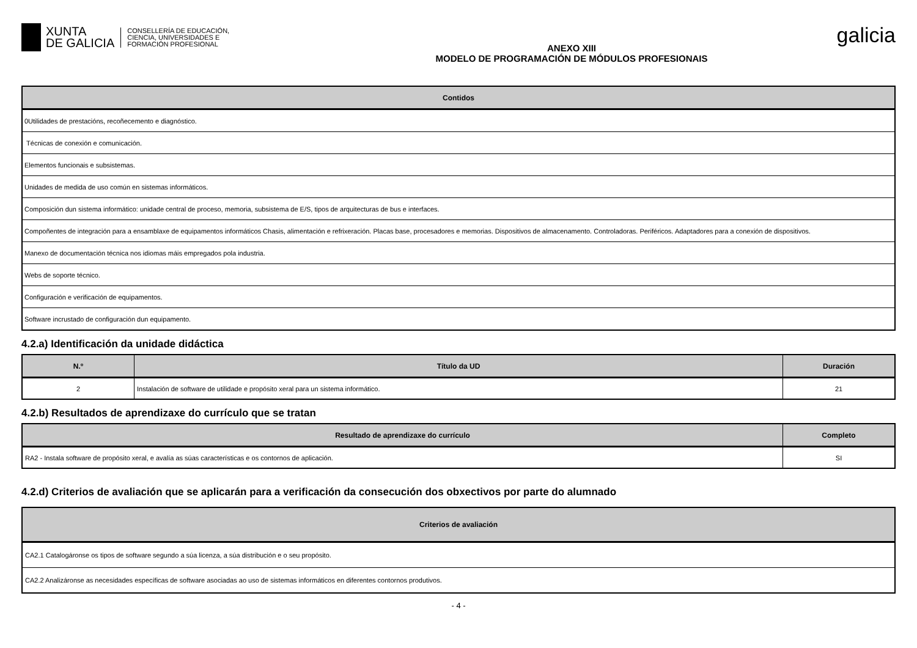XUNTA
DE GALICIA
CONSELLERÍA DE EDUCACIÓN,
CIENCIA, UNIVERSIDADES E
FORMACIÓN PROFESIONAL
ANEXO XIII
MODELO DE PROGRAMACIÓN DE MÓDULOS PROFESIONAIS
galicia
| Contidos |
| --- |
| 0Utilidades de prestacións, recoñecemento e diagnóstico. |
| Técnicas de conexión e comunicación. |
| Elementos funcionais e subsistemas. |
| Unidades de medida de uso común en sistemas informáticos. |
| Composición dun sistema informático: unidade central de proceso, memoria, subsistema de E/S, tipos de arquitecturas de bus e interfaces. |
| Compoñentes de integración para a ensamblaxe de equipamentos informáticos Chasis, alimentación e refrixeración. Placas base, procesadores e memorias. Dispositivos de almacenamento. Controladoras. Periféricos. Adaptadores para a conexión de dispositivos. |
| Manexo de documentación técnica nos idiomas máis empregados pola industria. |
| Webs de soporte técnico. |
| Configuración e verificación de equipamentos. |
| Software incrustado de configuración dun equipamento. |
4.2.a) Identificación da unidade didáctica
| N.º | Título da UD | Duración |
| --- | --- | --- |
| 2 | Instalación de software de utilidade e propósito xeral para un sistema informático. | 21 |
4.2.b) Resultados de aprendizaxe do currículo que se tratan
| Resultado de aprendizaxe do currículo | Completo |
| --- | --- |
| RA2 - Instala software de propósito xeral, e avalía as súas características e os contornos de aplicación. | SI |
4.2.d) Criterios de avaliación que se aplicarán para a verificación da consecución dos obxectivos por parte do alumnado
| Criterios de avaliación |
| --- |
| CA2.1 Catalogáronse os tipos de software segundo a súa licenza, a súa distribución e o seu propósito. |
| CA2.2 Analizáronse as necesidades específicas de software asociadas ao uso de sistemas informáticos en diferentes contornos produtivos. |
- 4 -